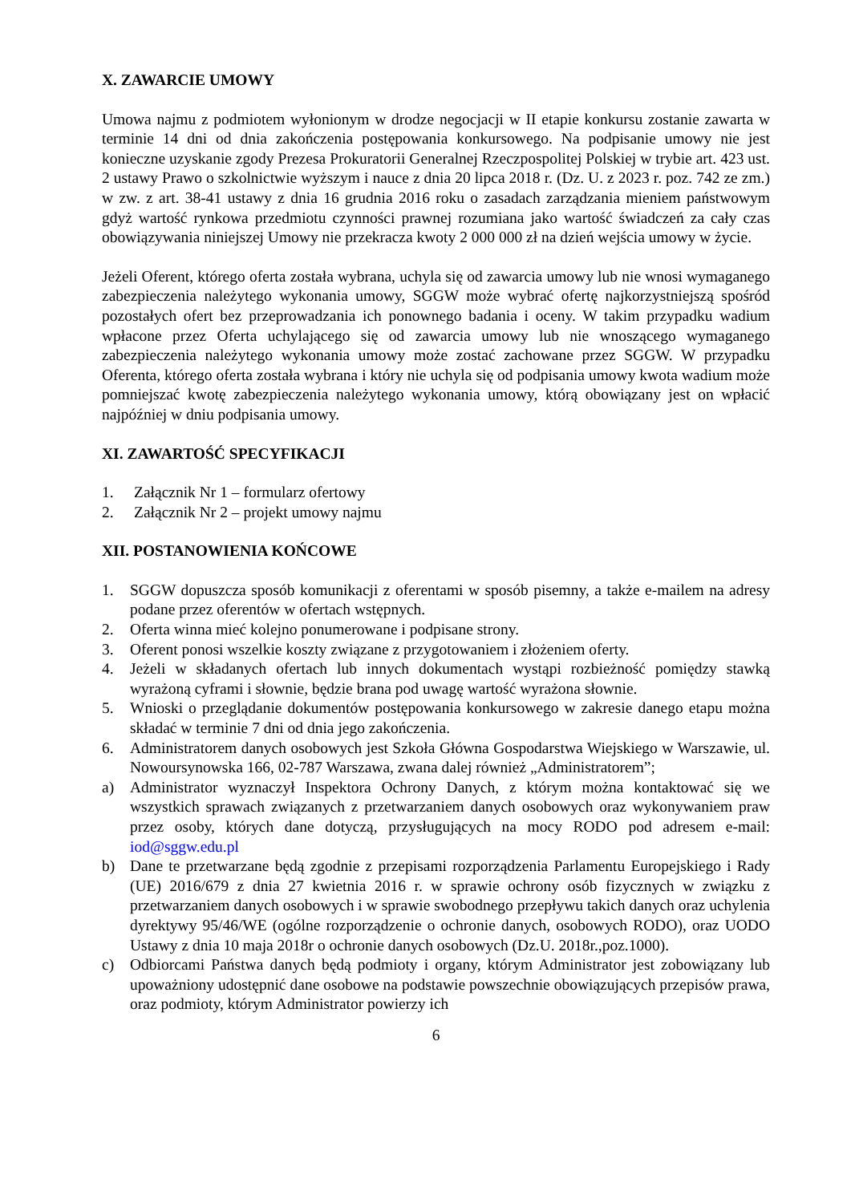X. ZAWARCIE UMOWY
Umowa najmu z podmiotem wyłonionym w drodze negocjacji w II etapie konkursu zostanie zawarta w terminie 14 dni od dnia zakończenia postępowania konkursowego. Na podpisanie umowy nie jest konieczne uzyskanie zgody Prezesa Prokuratorii Generalnej Rzeczpospolitej Polskiej w trybie art. 423 ust. 2 ustawy Prawo o szkolnictwie wyższym i nauce z dnia 20 lipca 2018 r. (Dz. U. z 2023 r. poz. 742 ze zm.) w zw. z art. 38-41 ustawy z dnia 16 grudnia 2016 roku o zasadach zarządzania mieniem państwowym gdyż wartość rynkowa przedmiotu czynności prawnej rozumiana jako wartość świadczeń za cały czas obowiązywania niniejszej Umowy nie przekracza kwoty 2 000 000 zł na dzień wejścia umowy w życie.
Jeżeli Oferent, którego oferta została wybrana, uchyla się od zawarcia umowy lub nie wnosi wymaganego zabezpieczenia należytego wykonania umowy, SGGW może wybrać ofertę najkorzystniejszą spośród pozostałych ofert bez przeprowadzania ich ponownego badania i oceny. W takim przypadku wadium wpłacone przez Oferta uchylającego się od zawarcia umowy lub nie wnoszącego wymaganego zabezpieczenia należytego wykonania umowy może zostać zachowane przez SGGW. W przypadku Oferenta, którego oferta została wybrana i który nie uchyla się od podpisania umowy kwota wadium może pomniejszać kwotę zabezpieczenia należytego wykonania umowy, którą obowiązany jest on wpłacić najpóźniej w dniu podpisania umowy.
XI. ZAWARTOŚĆ SPECYFIKACJI
1. Załącznik Nr 1 – formularz ofertowy
2. Załącznik Nr 2 – projekt umowy najmu
XII. POSTANOWIENIA KOŃCOWE
1. SGGW dopuszcza sposób komunikacji z oferentami w sposób pisemny, a także e-mailem na adresy podane przez oferentów w ofertach wstępnych.
2. Oferta winna mieć kolejno ponumerowane i podpisane strony.
3. Oferent ponosi wszelkie koszty związane z przygotowaniem i złożeniem oferty.
4. Jeżeli w składanych ofertach lub innych dokumentach wystąpi rozbieżność pomiędzy stawką wyrażoną cyframi i słownie, będzie brana pod uwagę wartość wyrażona słownie.
5. Wnioski o przeglądanie dokumentów postępowania konkursowego w zakresie danego etapu można składać w terminie 7 dni od dnia jego zakończenia.
6. Administratorem danych osobowych jest Szkoła Główna Gospodarstwa Wiejskiego w Warszawie, ul. Nowoursynowska 166, 02-787 Warszawa, zwana dalej również „Administratorem”;
a) Administrator wyznaczył Inspektora Ochrony Danych, z którym można kontaktować się we wszystkich sprawach związanych z przetwarzaniem danych osobowych oraz wykonywaniem praw przez osoby, których dane dotyczą, przysługujących na mocy RODO pod adresem e-mail: iod@sggw.edu.pl
b) Dane te przetwarzane będą zgodnie z przepisami rozporządzenia Parlamentu Europejskiego i Rady (UE) 2016/679 z dnia 27 kwietnia 2016 r. w sprawie ochrony osób fizycznych w związku z przetwarzaniem danych osobowych i w sprawie swobodnego przepływu takich danych oraz uchylenia dyrektywy 95/46/WE (ogólne rozporządzenie o ochronie danych, osobowych RODO), oraz UODO Ustawy z dnia 10 maja 2018r o ochronie danych osobowych (Dz.U. 2018r.,poz.1000).
c) Odbiorcami Państwa danych będą podmioty i organy, którym Administrator jest zobowiązany lub upoważniony udostępnić dane osobowe na podstawie powszechnie obowiązujących przepisów prawa, oraz podmioty, którym Administrator powierzy ich
6